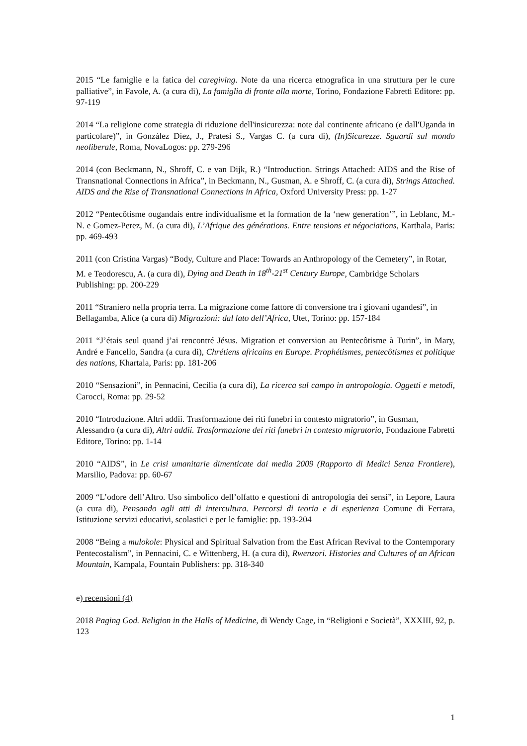2015 “Le famiglie e la fatica del caregiving. Note da una ricerca etnografica in una struttura per le cure palliative”, in Favole, A. (a cura di), La famiglia di fronte alla morte, Torino, Fondazione Fabretti Editore: pp. 97-119
2014 “La religione come strategia di riduzione dell'insicurezza: note dal continente africano (e dall'Uganda in particolare)”, in González Díez, J., Pratesi S., Vargas C. (a cura di), (In)Sicurezze. Sguardi sul mondo neoliberale, Roma, NovaLogos: pp. 279-296
2014 (con Beckmann, N., Shroff, C. e van Dijk, R.) “Introduction. Strings Attached: AIDS and the Rise of Transnational Connections in Africa”, in Beckmann, N., Gusman, A. e Shroff, C. (a cura di), Strings Attached. AIDS and the Rise of Transnational Connections in Africa, Oxford University Press: pp. 1-27
2012 “Pentecôtisme ougandais entre individualisme et la formation de la ‘new generation’”, in Leblanc, M.-N. e Gomez-Perez, M. (a cura di), L’Afrique des générations. Entre tensions et négociations, Karthala, Paris: pp. 469-493
2011 (con Cristina Vargas) “Body, Culture and Place: Towards an Anthropology of the Cemetery”, in Rotar, M. e Teodorescu, A. (a cura di), Dying and Death in 18<sup>th</sup>-21<sup>st</sup> Century Europe, Cambridge Scholars Publishing: pp. 200-229
2011 “Straniero nella propria terra. La migrazione come fattore di conversione tra i giovani ugandesi”, in Bellagamba, Alice (a cura di) Migrazioni: dal lato dell’Africa, Utet, Torino: pp. 157-184
2011 “J’étais seul quand j’ai rencontré Jésus. Migration et conversion au Pentecôtisme à Turin”, in Mary, André e Fancello, Sandra (a cura di), Chrétiens africains en Europe. Prophétismes, pentecôtismes et politique des nations, Khartala, Paris: pp. 181-206
2010 “Sensazioni”, in Pennacini, Cecilia (a cura di), La ricerca sul campo in antropologia. Oggetti e metodi, Carocci, Roma: pp. 29-52
2010 “Introduzione. Altri addii. Trasformazione dei riti funebri in contesto migratorio”, in Gusman, Alessandro (a cura di), Altri addii. Trasformazione dei riti funebri in contesto migratorio, Fondazione Fabretti Editore, Torino: pp. 1-14
2010 “AIDS”, in Le crisi umanitarie dimenticate dai media 2009 (Rapporto di Medici Senza Frontiere), Marsilio, Padova: pp. 60-67
2009 “L’odore dell’Altro. Uso simbolico dell’olfatto e questioni di antropologia dei sensi”, in Lepore, Laura (a cura di), Pensando agli atti di intercultura. Percorsi di teoria e di esperienza Comune di Ferrara, Istituzione servizi educativi, scolastici e per le famiglie: pp. 193-204
2008 “Being a mulokole: Physical and Spiritual Salvation from the East African Revival to the Contemporary Pentecostalism”, in Pennacini, C. e Wittenberg, H. (a cura di), Rwenzori. Histories and Cultures of an African Mountain, Kampala, Fountain Publishers: pp. 318-340
e) recensioni (4)
2018 Paging God. Religion in the Halls of Medicine, di Wendy Cage, in “Religioni e Società”, XXXIII, 92, p. 123
1